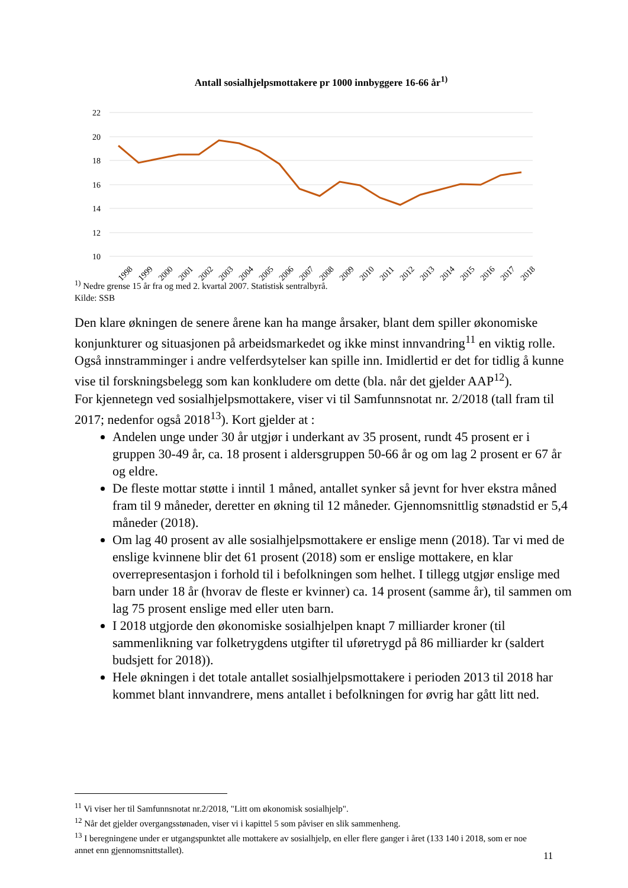Antall sosialhjelpsmottakere pr 1000 innbyggere 16-66 år<sup>1)</sup>
22
20
18
16
14
12
10
1998
1999
2000
2001
2002
2003
2004
2005
2006
2007
2008
2009
2010
2011
2012
2013
2014
2015
2016
2017
2018
<sup>1)</sup> Nedre grense 15 år fra og med 2. kvartal 2007. Statistisk sentralbyrå.
Kilde: SSB
Den klare økningen de senere årene kan ha mange årsaker, blant dem spiller økonomiske konjunkturer og situasjonen på arbeidsmarkedet og ikke minst innvandring<sup>11</sup> en viktig rolle. Også innstramminger i andre velferdsytelser kan spille inn. Imidlertid er det for tidlig å kunne vise til forskningsbelegg som kan konkludere om dette (bla. når det gjelder AAP<sup>12</sup>).
For kjennetegn ved sosialhjelpsmottakere, viser vi til Samfunnsnotat nr. 2/2018 (tall fram til 2017; nedenfor også 2018<sup>13</sup>). Kort gjelder at :
Andelen unge under 30 år utgjør i underkant av 35 prosent, rundt 45 prosent er i gruppen 30-49 år, ca. 18 prosent i aldersgruppen 50-66 år og om lag 2 prosent er 67 år og eldre.
De fleste mottar støtte i inntil 1 måned, antallet synker så jevnt for hver ekstra måned fram til 9 måneder, deretter en økning til 12 måneder. Gjennomsnittlig stønadstid er 5,4 måneder (2018).
Om lag 40 prosent av alle sosialhjelpsmottakere er enslige menn (2018). Tar vi med de enslige kvinnene blir det 61 prosent (2018) som er enslige mottakere, en klar overrepresentasjon i forhold til i befolkningen som helhet. I tillegg utgjør enslige med barn under 18 år (hvorav de fleste er kvinner) ca. 14 prosent (samme år), til sammen om lag 75 prosent enslige med eller uten barn.
I 2018 utgjorde den økonomiske sosialhjelpen knapt 7 milliarder kroner (til sammenlikning var folketrygdens utgifter til uføretrygd på 86 milliarder kr (saldert budsjett for 2018)).
Hele økningen i det totale antallet sosialhjelpsmottakere i perioden 2013 til 2018 har kommet blant innvandrere, mens antallet i befolkningen for øvrig har gått litt ned.
<sup>11</sup> Vi viser her til Samfunnsnotat nr.2/2018, "Litt om økonomisk sosialhjelp".
<sup>12</sup> Når det gjelder overgangsstønaden, viser vi i kapittel 5 som påviser en slik sammenheng.
<sup>13</sup> I beregningene under er utgangspunktet alle mottakere av sosialhjelp, en eller flere ganger i året (133 140 i 2018, som er noe annet enn gjennomsnittstallet).
11